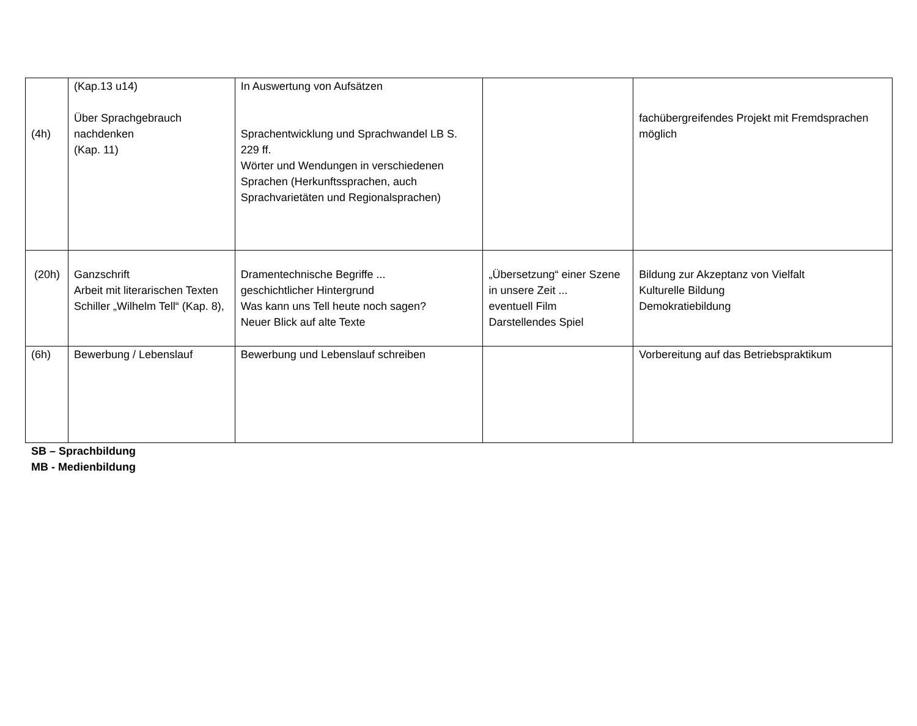| (4h) | (Kap.13 u14) Über Sprachgebrauch nachdenken (Kap. 11) | In Auswertung von Aufsätzen Sprachentwicklung und Sprachwandel LB S. 229 ff. Wörter und Wendungen in verschiedenen Sprachen (Herkunftssprachen, auch Sprachvarietäten und Regionalsprachen) | | fachübergreifendes Projekt mit Fremdsprachen möglich |
| (20h) | Ganzschrift Arbeit mit literarischen Texten Schiller „Wilhelm Tell“ (Kap. 8), | Dramentechnische Begriffe ... geschichtlicher Hintergrund Was kann uns Tell heute noch sagen? Neuer Blick auf alte Texte | „Übersetzung“ einer Szene in unsere Zeit ... eventuell Film Darstellendes Spiel | Bildung zur Akzeptanz von Vielfalt Kulturelle Bildung Demokratiebildung |
| (6h) | Bewerbung / Lebenslauf | Bewerbung und Lebenslauf schreiben | | Vorbereitung auf das Betriebspraktikum |
SB – Sprachbildung
MB - Medienbildung